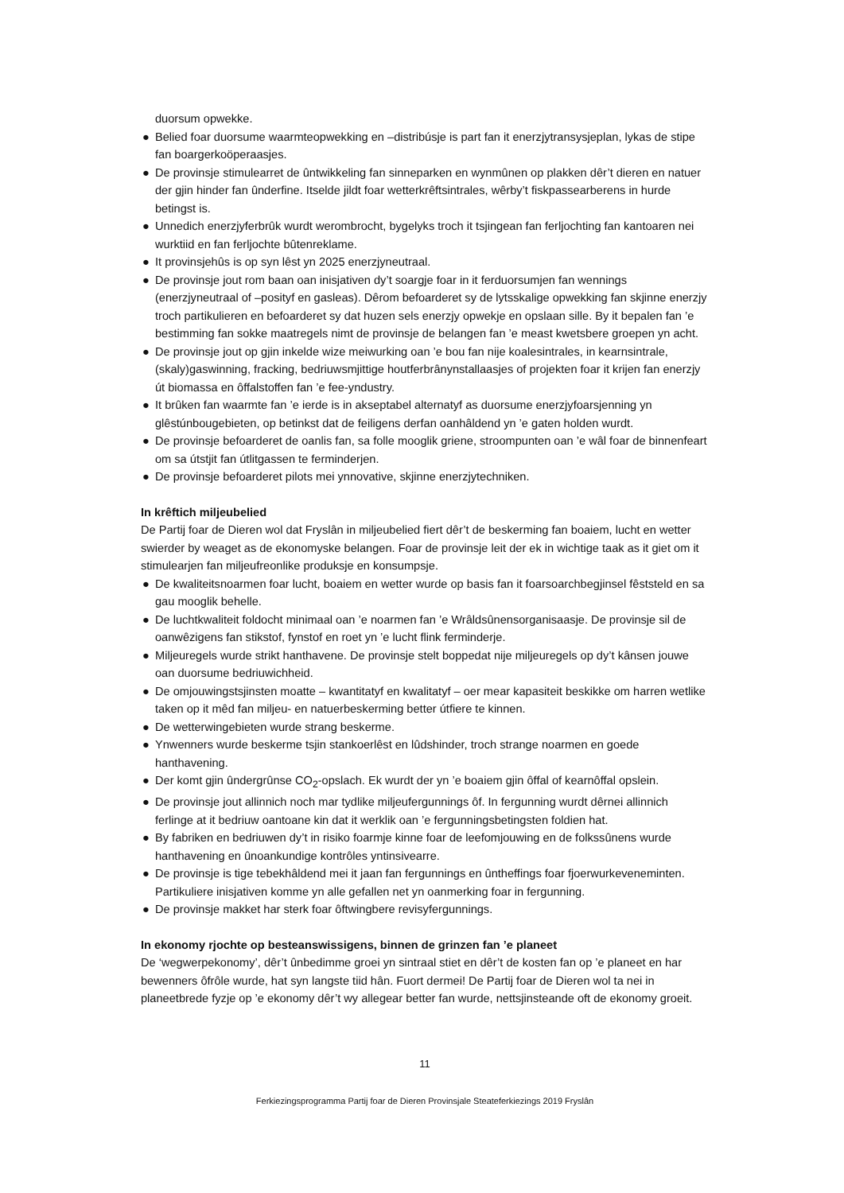duorsum opwekke.
● Belied foar duorsume waarmteopwekking en –distribúsje is part fan it enerzjytransysjeplan, lykas de stipe fan boargerkoöperaasjes.
● De provinsje stimulearret de ûntwikkeling fan sinneparken en wynmûnen op plakken dêr’t dieren en natuer der gjin hinder fan ûnderfine. Itselde jildt foar wetterkrêftsintrales, wêrby’t fiskpassearberens in hurde betingst is.
● Unnedich enerzjyferbrûk wurdt werombrocht, bygelyks troch it tsjingean fan ferljochting fan kantoaren nei wurktiid en fan ferljochte bûtenreklame.
● It provinsjehûs is op syn lêst yn 2025 enerzjyneutraal.
● De provinsje jout rom baan oan inisjativen dy’t soargje foar in it ferduorsumjen fan wennings (enerzjyneutraal of –posityf en gasleas). Dêrom befoarderet sy de lytsskalige opwekking fan skjinne enerzjy troch partikulieren en befoarderet sy dat huzen sels enerzjy opwekje en opslaan sille. By it bepalen fan ’e bestimming fan sokke maatregels nimt de provinsje de belangen fan ’e meast kwetsbere groepen yn acht.
● De provinsje jout op gjin inkelde wize meiwurking oan ’e bou fan nije koalesintrales, in kearnsintrale, (skaly)gaswinning, fracking, bedriuwsmjittige houtferbrânynstallaasjes of projekten foar it krijen fan enerzjy út biomassa en ôffalstoffen fan ’e fee-yndustry.
● It brûken fan waarmte fan ’e ierde is in akseptabel alternatyf as duorsume enerzjyfoarsjenning yn glêstúnbougebieten, op betinkst dat de feiligens derfan oanhâldend yn ’e gaten holden wurdt.
● De provinsje befoarderet de oanlis fan, sa folle mooglik griene, stroompunten oan ’e wâl foar de binnenfeart om sa útstjit fan útlitgassen te ferminderjen.
● De provinsje befoarderet pilots mei ynnovative, skjinne enerzjytechniken.
In krêftich miljeubelied
De Partij foar de Dieren wol dat Fryslân in miljeubelied fiert dêr’t de beskerming fan boaiem, lucht en wetter swierder by weaget as de ekonomyske belangen. Foar de provinsje leit der ek in wichtige taak as it giet om it stimulearjen fan miljeufreonlike produksje en konsumpsje.
● De kwaliteitsnoarmen foar lucht, boaiem en wetter wurde op basis fan it foarsoarchbegjinsel fêststeld en sa gau mooglik behelle.
● De luchtkwaliteit foldocht minimaal oan ’e noarmen fan ’e Wrâldsûnensorganisaasje. De provinsje sil de oanwêzigens fan stikstof, fynstof en roet yn ’e lucht flink ferminderje.
● Miljeuregels wurde strikt hanthavene. De provinsje stelt boppedat nije miljeuregels op dy’t kânsen jouwe oan duorsume bedriuwichheid.
● De omjouwingstsjinsten moatte – kwantitatyf en kwalitatyf – oer mear kapasiteit beskikke om harren wetlike taken op it mêd fan miljeu- en natuerbeskerming better útfiere te kinnen.
● De wetterwingebieten wurde strang beskerme.
● Ynwenners wurde beskerme tsjin stankoerlêst en lûdshinder, troch strange noarmen en goede hanthavening.
● Der komt gjin ûndergrûnse CO<sub>2</sub>-opslach. Ek wurdt der yn ’e boaiem gjin ôffal of kearnôffal opslein.
● De provinsje jout allinnich noch mar tydlike miljeufergunnings ôf. In fergunning wurdt dêrnei allinnich ferlinge at it bedriuw oantoane kin dat it werklik oan ’e fergunningsbetingsten foldien hat.
● By fabriken en bedriuwen dy’t in risiko foarmje kinne foar de leefomjouwing en de folkssûnens wurde hanthavening en ûnoankundige kontrôles yntinsivearre.
● De provinsje is tige tebekhâldend mei it jaan fan fergunnings en ûntheffings foar fjoerwurkeveneminten. Partikuliere inisjativen komme yn alle gefallen net yn oanmerking foar in fergunning.
● De provinsje makket har sterk foar ôftwingbere revisyfergunnings.
In ekonomy rjochte op besteanswissigens, binnen de grinzen fan ’e planeet
De ‘wegwerpekonomy’, dêr’t ûnbedimme groei yn sintraal stiet en dêr’t de kosten fan op ’e planeet en har bewenners ôfrôle wurde, hat syn langste tiid hân. Fuort dermei! De Partij foar de Dieren wol ta nei in planeetbrede fyzje op ’e ekonomy dêr’t wy allegear better fan wurde, nettsjinsteande oft de ekonomy groeit.
11
Ferkiezingsprogramma Partij foar de Dieren Provinsjale Steateferkiezings 2019 Fryslân